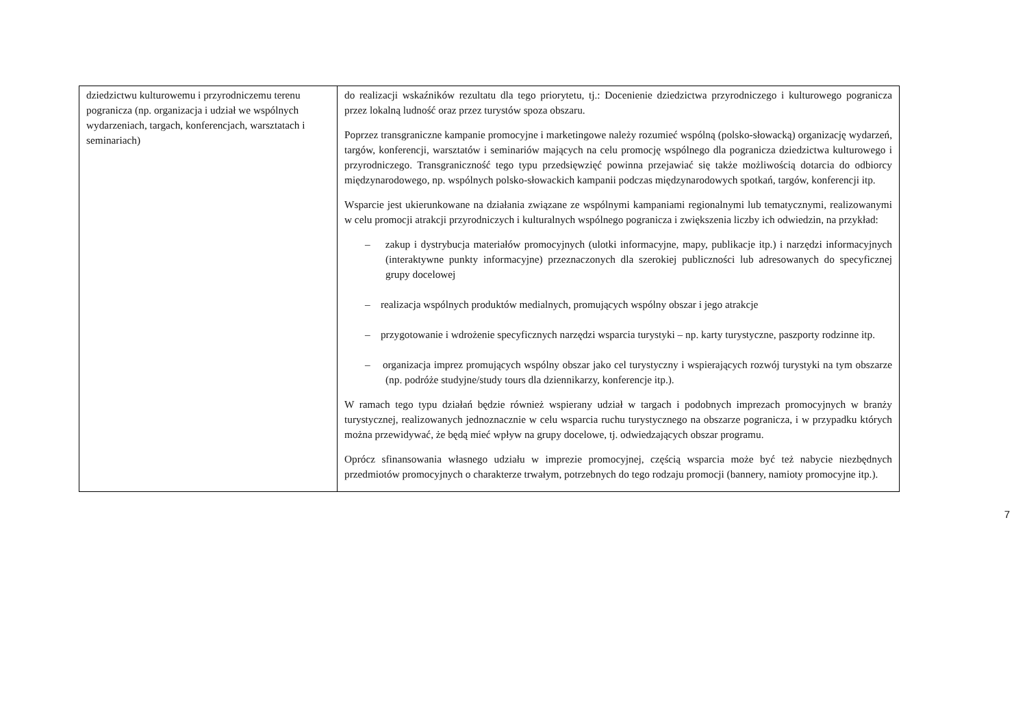| dziedzictwu kulturowemu i przyrodniczemu terenu pogranicza (np. organizacja i udział we wspólnych wydarzeniach, targach, konferencjach, warsztatach i seminariach) | do realizacji wskaźników rezultatu dla tego priorytetu, tj.: Docenienie dziedzictwa przyrodniczego i kulturowego pogranicza przez lokalną ludność oraz przez turystów spoza obszaru. Poprzez transgraniczne kampanie promocyjne i marketingowe należy rozumieć wspólną (polsko-słowacką) organizację wydarzeń, targów, konferencji, warsztatów i seminariów mających na celu promocję wspólnego dla pogranicza dziedzictwa kulturowego i przyrodniczego. Transgraniczność tego typu przedsięwzięć powinna przejawiać się także możliwością dotarcia do odbiorcy międzynarodowego, np. wspólnych polsko-słowackich kampanii podczas międzynarodowych spotkań, targów, konferencji itp. Wsparcie jest ukierunkowane na działania związane ze wspólnymi kampaniami regionalnymi lub tematycznymi, realizowanymi w celu promocji atrakcji przyrodniczych i kulturalnych wspólnego pogranicza i zwiększenia liczby ich odwiedzin, na przykład: – zakup i dystrybucja materiałów promocyjnych (ulotki informacyjne, mapy, publikacje itp.) i narzędzi informacyjnych (interaktywne punkty informacyjne) przeznaczonych dla szerokiej publiczności lub adresowanych do specyficznej grupy docelowej – realizacja wspólnych produktów medialnych, promujących wspólny obszar i jego atrakcje – przygotowanie i wdrożenie specyficznych narzędzi wsparcia turystyki – np. karty turystyczne, paszporty rodzinne itp. – organizacja imprez promujących wspólny obszar jako cel turystyczny i wspierających rozwój turystyki na tym obszarze (np. podróże studyjne/study tours dla dziennikarzy, konferencje itp.). W ramach tego typu działań będzie również wspierany udział w targach i podobnych imprezach promocyjnych w branży turystycznej, realizowanych jednoznacznie w celu wsparcia ruchu turystycznego na obszarze pogranicza, i w przypadku których można przewidywać, że będą mieć wpływ na grupy docelowe, tj. odwiedzających obszar programu. Oprócz sfinansowania własnego udziału w imprezie promocyjnej, częścią wsparcia może być też nabycie niezbędnych przedmiotów promocyjnych o charakterze trwałym, potrzebnych do tego rodzaju promocji (bannery, namioty promocyjne itp.). |
7